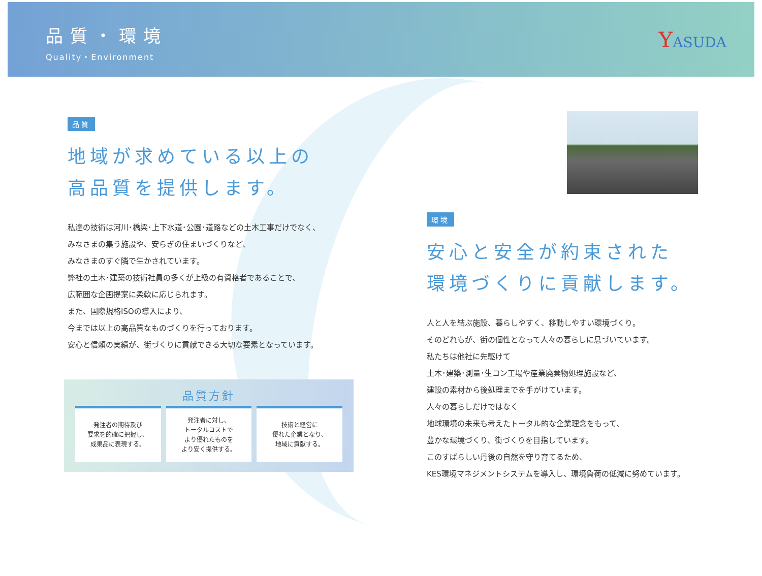品質・環境
Quality・Environment
YASUDA
品質
地域が求めている以上の
高品質を提供します。
私達の技術は河川･橋梁･上下水道･公園･道路などの土木工事だけでなく、
みなさまの集う施設や、安らぎの住まいづくりなど、
みなさまのすぐ隣で生かされています。
弊社の土木･建築の技術社員の多くが上級の有資格者であることで、
広範囲な企画提案に柔軟に応じられます。
また、国際規格ISOの導入により、
今までは以上の高品質なものづくりを行っております。
安心と信頼の実績が、街づくりに貢献できる大切な要素となっています。
品質方針
発注者の期待及び
要求を的確に把握し、
成果品に表現する。
発注者に対し、
トータルコストで
より優れたものを
より安く提供する。
技術と経営に
優れた企業となり、
地域に貢献する。
環境
安心と安全が約束された
環境づくりに貢献します。
人と人を結ぶ施設、暮らしやすく、移動しやすい環境づくり。
そのどれもが、街の個性となって人々の暮らしに息づいています。
私たちは他社に先駆けて
土木･建築･測量･生コン工場や産業廃棄物処理施設など、
建設の素材から後処理までを手がけています。
人々の暮らしだけではなく
地球環境の未来も考えたトータル的な企業理念をもって、
豊かな環境づくり、街づくりを目指しています。
このすばらしい丹後の自然を守り育てるため、
KES環境マネジメントシステムを導入し、環境負荷の低減に努めています。